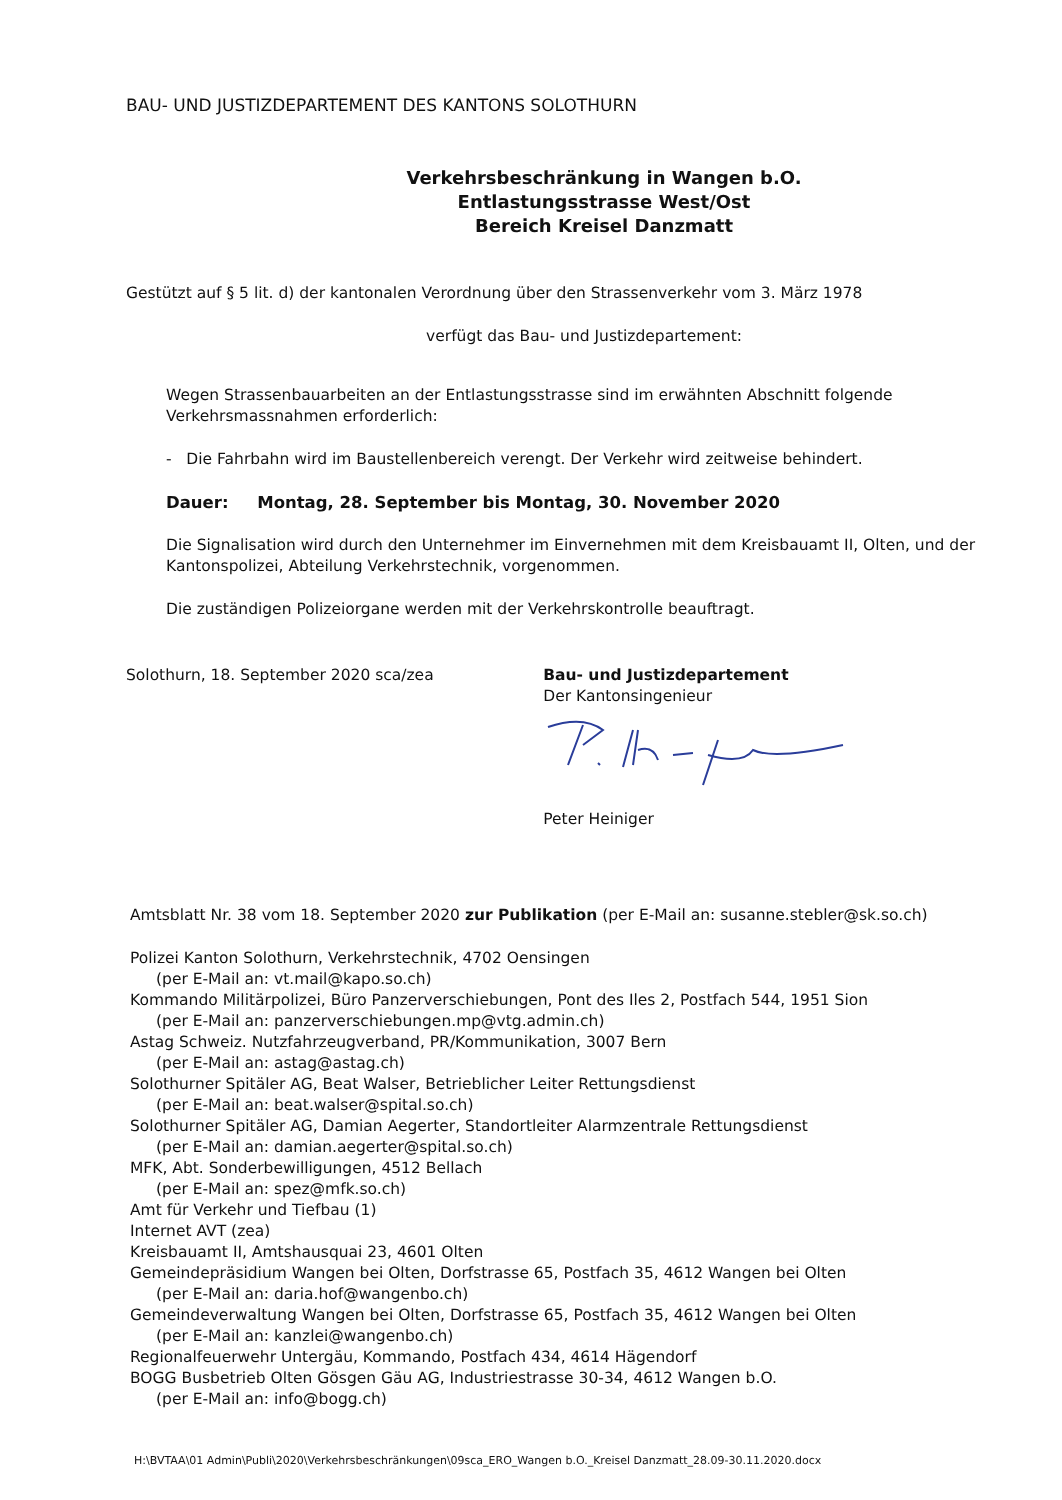BAU- UND JUSTIZDEPARTEMENT DES KANTONS SOLOTHURN
Verkehrsbeschränkung in Wangen b.O.
Entlastungsstrasse West/Ost
Bereich Kreisel Danzmatt
Gestützt auf § 5 lit. d) der kantonalen Verordnung über den Strassenverkehr vom 3. März 1978
verfügt das Bau- und Justizdepartement:
Wegen Strassenbauarbeiten an der Entlastungsstrasse sind im erwähnten Abschnitt folgende Verkehrsmassnahmen erforderlich:
- Die Fahrbahn wird im Baustellenbereich verengt. Der Verkehr wird zeitweise behindert.
Dauer: Montag, 28. September bis Montag, 30. November 2020
Die Signalisation wird durch den Unternehmer im Einvernehmen mit dem Kreisbauamt II, Olten, und der Kantonspolizei, Abteilung Verkehrstechnik, vorgenommen.
Die zuständigen Polizeiorgane werden mit der Verkehrskontrolle beauftragt.
Solothurn, 18. September 2020 sca/zea Bau- und Justizdepartement
Der Kantonsingenieur
Peter Heiniger
Amtsblatt Nr. 38 vom 18. September 2020 zur Publikation (per E-Mail an: susanne.stebler@sk.so.ch)
Polizei Kanton Solothurn, Verkehrstechnik, 4702 Oensingen
(per E-Mail an: vt.mail@kapo.so.ch)
Kommando Militärpolizei, Büro Panzerverschiebungen, Pont des Iles 2, Postfach 544, 1951 Sion
(per E-Mail an: panzerverschiebungen.mp@vtg.admin.ch)
Astag Schweiz. Nutzfahrzeugverband, PR/Kommunikation, 3007 Bern
(per E-Mail an: astag@astag.ch)
Solothurner Spitäler AG, Beat Walser, Betrieblicher Leiter Rettungsdienst
(per E-Mail an: beat.walser@spital.so.ch)
Solothurner Spitäler AG, Damian Aegerter, Standortleiter Alarmzentrale Rettungsdienst
(per E-Mail an: damian.aegerter@spital.so.ch)
MFK, Abt. Sonderbewilligungen, 4512 Bellach
(per E-Mail an: spez@mfk.so.ch)
Amt für Verkehr und Tiefbau (1)
Internet AVT (zea)
Kreisbauamt II, Amtshausquai 23, 4601 Olten
Gemeindepräsidium Wangen bei Olten, Dorfstrasse 65, Postfach 35, 4612 Wangen bei Olten
(per E-Mail an: daria.hof@wangenbo.ch)
Gemeindeverwaltung Wangen bei Olten, Dorfstrasse 65, Postfach 35, 4612 Wangen bei Olten
(per E-Mail an: kanzlei@wangenbo.ch)
Regionalfeuerwehr Untergäu, Kommando, Postfach 434, 4614 Hägendorf
BOGG Busbetrieb Olten Gösgen Gäu AG, Industriestrasse 30-34, 4612 Wangen b.O.
(per E-Mail an: info@bogg.ch)
H:\BVTAA\01 Admin\Publi\2020\Verkehrsbeschränkungen\09sca_ERO_Wangen b.O._Kreisel Danzmatt_28.09-30.11.2020.docx